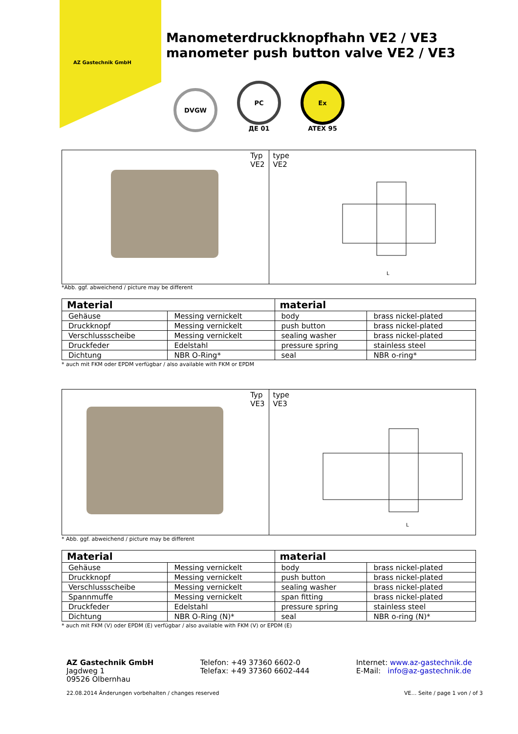AZ Gastechnik GmbH
Manometerdruckknopfhahn VE2 / VE3
manometer push button valve VE2 / VE3
DVGW
PC
ДЕ 01
Ex
ATEX 95
Typ
VE2
type
VE2
L
*Abb. ggf. abweichend / picture may be different
| Material | | material | |
| --- | --- | --- | --- |
| Gehäuse | Messing vernickelt | body | brass nickel-plated |
| Druckknopf | Messing vernickelt | push button | brass nickel-plated |
| Verschlussscheibe | Messing vernickelt | sealing washer | brass nickel-plated |
| Druckfeder | Edelstahl | pressure spring | stainless steel |
| Dichtung | NBR O-Ring* | seal | NBR o-ring* |
* auch mit FKM oder EPDM verfügbar / also available with FKM or EPDM
Typ
VE3
type
VE3
L
* Abb. ggf. abweichend / picture may be different
| Material | | material | |
| --- | --- | --- | --- |
| Gehäuse | Messing vernickelt | body | brass nickel-plated |
| Druckknopf | Messing vernickelt | push button | brass nickel-plated |
| Verschlussscheibe | Messing vernickelt | sealing washer | brass nickel-plated |
| Spannmuffe | Messing vernickelt | span fitting | brass nickel-plated |
| Druckfeder | Edelstahl | pressure spring | stainless steel |
| Dichtung | NBR O-Ring (N)* | seal | NBR o-ring (N)* |
* auch mit FKM (V) oder EPDM (E) verfügbar / also available with FKM (V) or EPDM (E)
AZ Gastechnik GmbH
Jagdweg 1
09526 Olbernhau
Telefon: +49 37360 6602-0
Telefax: +49 37360 6602-444
Internet: www.az-gastechnik.de
E-Mail: info@az-gastechnik.de
22.08.2014 Änderungen vorbehalten / changes reserved VE… Seite / page 1 von / of 3